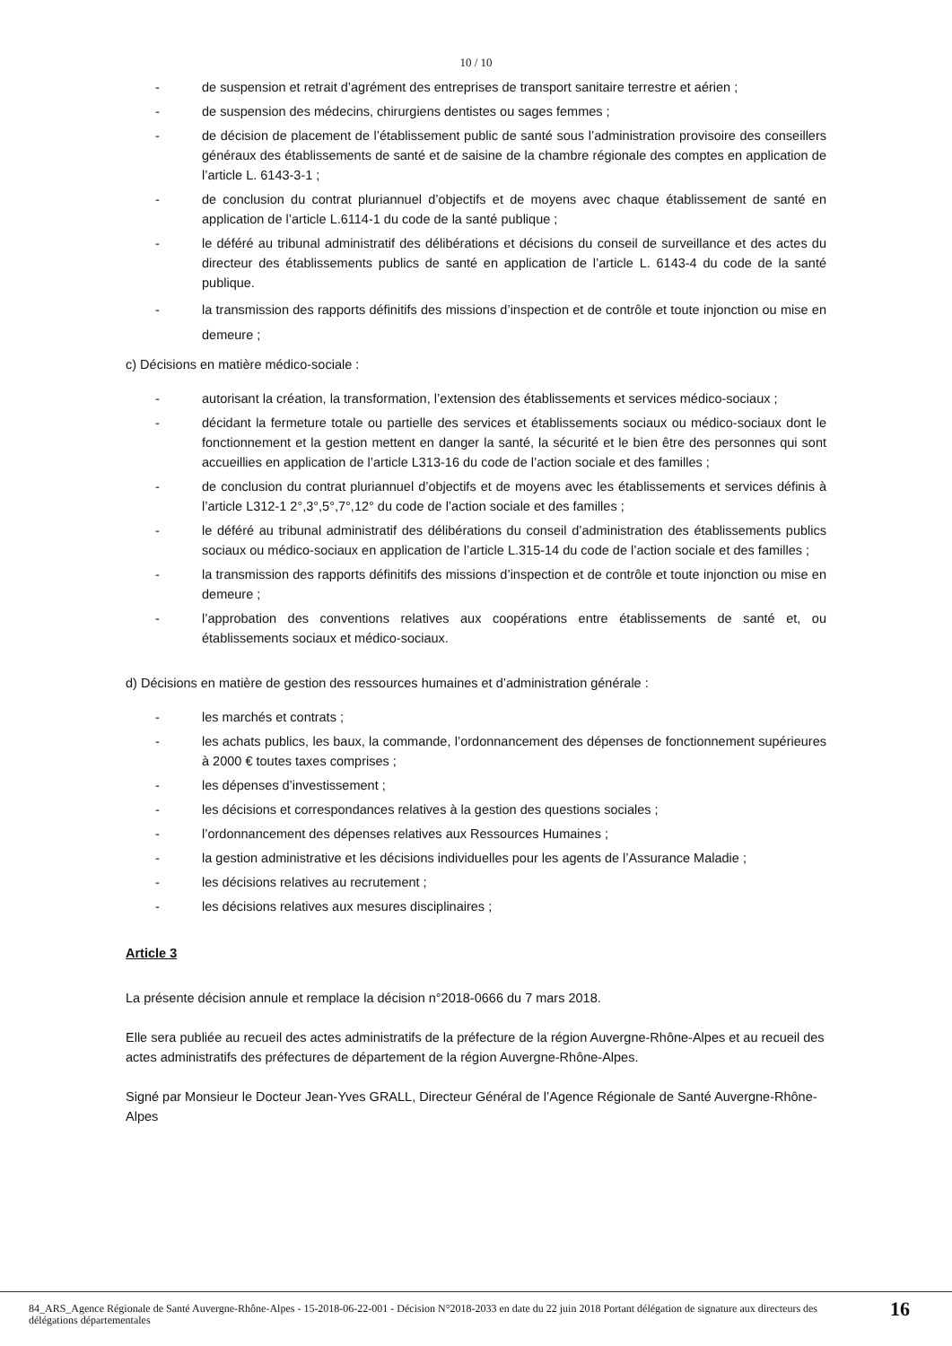10 / 10
- de suspension et retrait d’agrément des entreprises de transport sanitaire terrestre et aérien ;
- de suspension des médecins, chirurgiens dentistes ou sages femmes ;
- de décision de placement de l’établissement public de santé sous l’administration provisoire des conseillers généraux des établissements de santé et de saisine de la chambre régionale des comptes en application de l’article L. 6143-3-1 ;
- de conclusion du contrat pluriannuel d’objectifs et de moyens avec chaque établissement de santé en application de l’article L.6114-1 du code de la santé publique ;
- le déféré au tribunal administratif des délibérations et décisions du conseil de surveillance et des actes du directeur des établissements publics de santé en application de l’article L. 6143-4 du code de la santé publique.
- la transmission des rapports définitifs des missions d’inspection et de contrôle et toute injonction ou mise en demeure ;
c) Décisions en matière médico-sociale :
- autorisant la création, la transformation, l’extension des établissements et services médico-sociaux ;
- décidant la fermeture totale ou partielle des services et établissements sociaux ou médico-sociaux dont le fonctionnement et la gestion mettent en danger la santé, la sécurité et le bien être des personnes qui sont accueillies en application de l’article L313-16 du code de l’action sociale et des familles ;
- de conclusion du contrat pluriannuel d’objectifs et de moyens avec les établissements et services définis à l’article L312-1 2°,3°,5°,7°,12° du code de l’action sociale et des familles ;
- le déféré au tribunal administratif des délibérations du conseil d’administration des établissements publics sociaux ou médico-sociaux en application de l’article L.315-14 du code de l’action sociale et des familles ;
- la transmission des rapports définitifs des missions d’inspection et de contrôle et toute injonction ou mise en demeure ;
- l’approbation des conventions relatives aux coopérations entre établissements de santé et, ou établissements sociaux et médico-sociaux.
d) Décisions en matière de gestion des ressources humaines et d’administration générale :
- les marchés et contrats ;
- les achats publics, les baux, la commande, l’ordonnancement des dépenses de fonctionnement supérieures à 2000 € toutes taxes comprises ;
- les dépenses d’investissement ;
- les décisions et correspondances relatives à la gestion des questions sociales ;
- l’ordonnancement des dépenses relatives aux Ressources Humaines ;
- la gestion administrative et les décisions individuelles pour les agents de l’Assurance Maladie ;
- les décisions relatives au recrutement ;
- les décisions relatives aux mesures disciplinaires ;
Article 3
La présente décision annule et remplace la décision n°2018-0666 du 7 mars 2018.
Elle sera publiée au recueil des actes administratifs de la préfecture de la région Auvergne-Rhône-Alpes et au recueil des actes administratifs des préfectures de département de la région Auvergne-Rhône-Alpes.
Signé par Monsieur le Docteur Jean-Yves GRALL, Directeur Général de l’Agence Régionale de Santé Auvergne-Rhône-Alpes
84_ARS_Agence Régionale de Santé Auvergne-Rhône-Alpes - 15-2018-06-22-001 - Décision N°2018-2033 en date du 22 juin 2018 Portant délégation de signature aux directeurs des délégations départementales
16